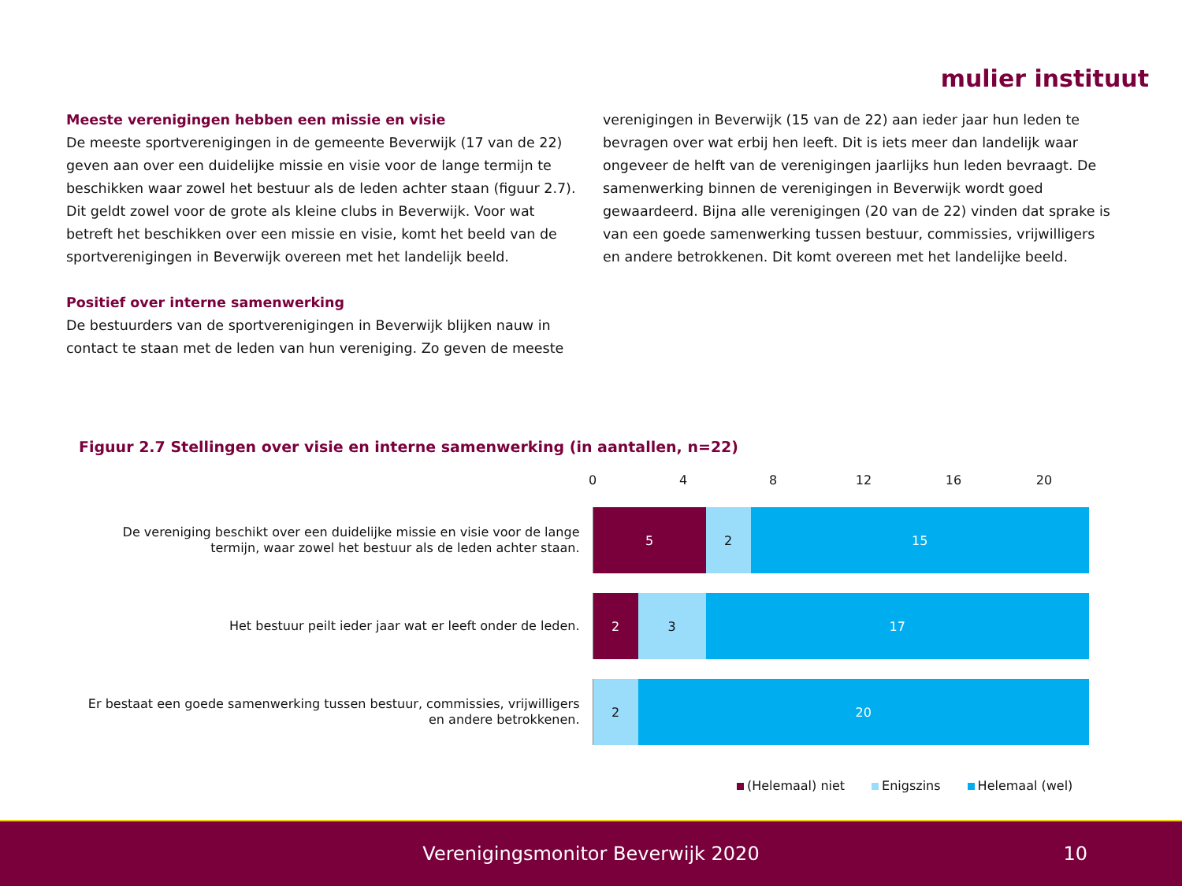mulier instituut
Meeste verenigingen hebben een missie en visie
De meeste sportverenigingen in de gemeente Beverwijk (17 van de 22) geven aan over een duidelijke missie en visie voor de lange termijn te beschikken waar zowel het bestuur als de leden achter staan (figuur 2.7). Dit geldt zowel voor de grote als kleine clubs in Beverwijk. Voor wat betreft het beschikken over een missie en visie, komt het beeld van de sportverenigingen in Beverwijk overeen met het landelijk beeld.
Positief over interne samenwerking
De bestuurders van de sportverenigingen in Beverwijk blijken nauw in contact te staan met de leden van hun vereniging. Zo geven de meeste
verenigingen in Beverwijk (15 van de 22) aan ieder jaar hun leden te bevragen over wat erbij hen leeft. Dit is iets meer dan landelijk waar ongeveer de helft van de verenigingen jaarlijks hun leden bevraagt. De samenwerking binnen de verenigingen in Beverwijk wordt goed gewaardeerd. Bijna alle verenigingen (20 van de 22) vinden dat sprake is van een goede samenwerking tussen bestuur, commissies, vrijwilligers en andere betrokkenen. Dit komt overeen met het landelijke beeld.
Figuur 2.7 Stellingen over visie en interne samenwerking (in aantallen, n=22)
0 4 8 12 16 20
De vereniging beschikt over een duidelijke missie en visie voor de lange termijn, waar zowel het bestuur als de leden achter staan.
5 2 15
Het bestuur peilt ieder jaar wat er leeft onder de leden.
2 3 17
Er bestaat een goede samenwerking tussen bestuur, commissies, vrijwilligers en andere betrokkenen.
2 20
(Helemaal) niet Enigszins Helemaal (wel)
Verenigingsmonitor Beverwijk 2020 10